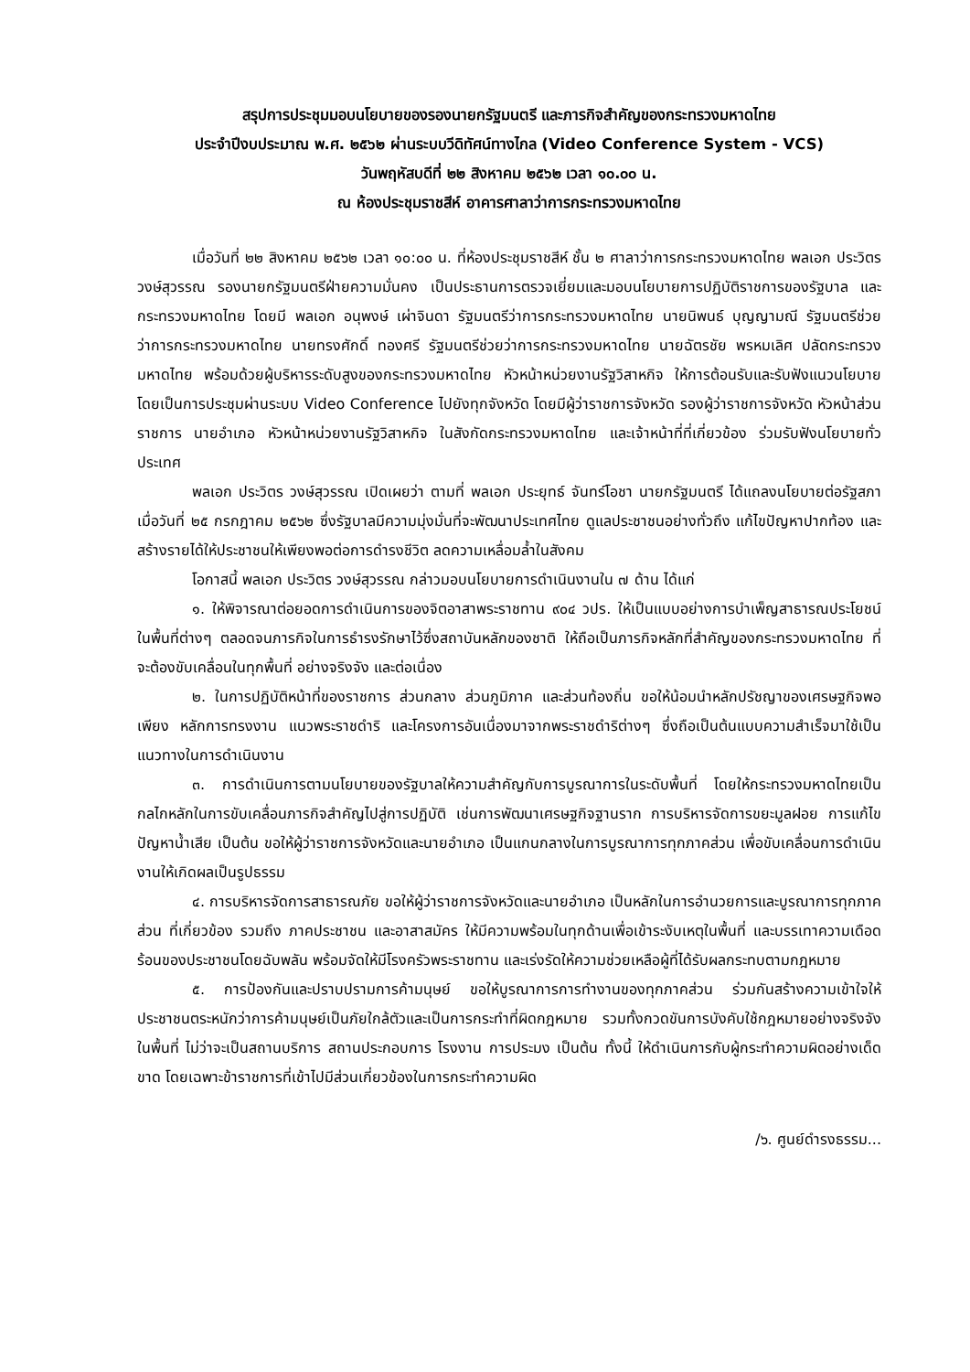สรุปการประชุมมอบนโยบายของรองนายกรัฐมนตรี และภารกิจสำคัญของกระทรวงมหาดไทย
ประจำปีงบประมาณ พ.ศ. ๒๕๖๒ ผ่านระบบวีดิทัศน์ทางไกล (Video Conference System - VCS)
วันพฤหัสบดีที่ ๒๒ สิงหาคม ๒๕๖๒ เวลา ๑๐.๐๐ น.
ณ ห้องประชุมราชสีห์ อาคารศาลาว่าการกระทรวงมหาดไทย
เมื่อวันที่ ๒๒ สิงหาคม ๒๕๖๒ เวลา ๑๐:๐๐ น. ที่ห้องประชุมราชสีห์ ชั้น ๒ ศาลาว่าการกระทรวงมหาดไทย พลเอก ประวิตร วงษ์สุวรรณ รองนายกรัฐมนตรีฝ่ายความมั่นคง เป็นประธานการตรวจเยี่ยมและมอบนโยบายการปฏิบัติราชการของรัฐบาล และกระทรวงมหาดไทย โดยมี พลเอก อนุพงษ์ เผ่าจินดา รัฐมนตรีว่าการกระทรวงมหาดไทย นายนิพนธ์ บุญญามณี รัฐมนตรีช่วยว่าการกระทรวงมหาดไทย นายทรงศักดิ์ ทองศรี รัฐมนตรีช่วยว่าการกระทรวงมหาดไทย นายฉัตรชัย พรหมเลิศ ปลัดกระทรวงมหาดไทย พร้อมด้วยผู้บริหารระดับสูงของกระทรวงมหาดไทย หัวหน้าหน่วยงานรัฐวิสาหกิจ ให้การต้อนรับและรับฟังแนวนโยบาย โดยเป็นการประชุมผ่านระบบ Video Conference ไปยังทุกจังหวัด โดยมีผู้ว่าราชการจังหวัด รองผู้ว่าราชการจังหวัด หัวหน้าส่วนราชการ นายอำเภอ หัวหน้าหน่วยงานรัฐวิสาหกิจ ในสังกัดกระทรวงมหาดไทย และเจ้าหน้าที่ที่เกี่ยวข้อง ร่วมรับฟังนโยบายทั่วประเทศ
พลเอก ประวิตร วงษ์สุวรรณ เปิดเผยว่า ตามที่ พลเอก ประยุทธ์ จันทร์โอชา นายกรัฐมนตรี ได้แถลงนโยบายต่อรัฐสภาเมื่อวันที่ ๒๕ กรกฎาคม ๒๕๖๒ ซึ่งรัฐบาลมีความมุ่งมั่นที่จะพัฒนาประเทศไทย ดูแลประชาชนอย่างทั่วถึง แก้ไขปัญหาปากท้อง และสร้างรายได้ให้ประชาชนให้เพียงพอต่อการดำรงชีวิต ลดความเหลื่อมล้ำในสังคม
โอกาสนี้ พลเอก ประวิตร วงษ์สุวรรณ กล่าวมอบนโยบายการดำเนินงานใน ๗ ด้าน ได้แก่
๑. ให้พิจารณาต่อยอดการดำเนินการของจิตอาสาพระราชทาน ๙๐๔ วปร. ให้เป็นแบบอย่างการบำเพ็ญสาธารณประโยชน์ ในพื้นที่ต่างๆ ตลอดจนภารกิจในการธำรงรักษาไว้ซึ่งสถาบันหลักของชาติ ให้ถือเป็นภารกิจหลักที่สำคัญของกระทรวงมหาดไทย ที่จะต้องขับเคลื่อนในทุกพื้นที่ อย่างจริงจัง และต่อเนื่อง
๒. ในการปฏิบัติหน้าที่ของราชการ ส่วนกลาง ส่วนภูมิภาค และส่วนท้องถิ่น ขอให้น้อมนำหลักปรัชญาของเศรษฐกิจพอเพียง หลักการทรงงาน แนวพระราชดำริ และโครงการอันเนื่องมาจากพระราชดำริต่างๆ ซึ่งถือเป็นต้นแบบความสำเร็จมาใช้เป็นแนวทางในการดำเนินงาน
๓. การดำเนินการตามนโยบายของรัฐบาลให้ความสำคัญกับการบูรณาการในระดับพื้นที่ โดยให้กระทรวงมหาดไทยเป็นกลไกหลักในการขับเคลื่อนภารกิจสำคัญไปสู่การปฏิบัติ เช่นการพัฒนาเศรษฐกิจฐานราก การบริหารจัดการขยะมูลฝอย การแก้ไขปัญหาน้ำเสีย เป็นต้น ขอให้ผู้ว่าราชการจังหวัดและนายอำเภอ เป็นแกนกลางในการบูรณาการทุกภาคส่วน เพื่อขับเคลื่อนการดำเนินงานให้เกิดผลเป็นรูปธรรม
๔. การบริหารจัดการสาธารณภัย ขอให้ผู้ว่าราชการจังหวัดและนายอำเภอ เป็นหลักในการอำนวยการและบูรณาการทุกภาคส่วน ที่เกี่ยวข้อง รวมถึง ภาคประชาชน และอาสาสมัคร ให้มีความพร้อมในทุกด้านเพื่อเข้าระงับเหตุในพื้นที่ และบรรเทาความเดือดร้อนของประชาชนโดยฉับพลัน พร้อมจัดให้มีโรงครัวพระราชทาน และเร่งรัดให้ความช่วยเหลือผู้ที่ได้รับผลกระทบตามกฎหมาย
๕. การป้องกันและปราบปรามการค้ามนุษย์ ขอให้บูรณาการการทำงานของทุกภาคส่วน ร่วมกันสร้างความเข้าใจให้ประชาชนตระหนักว่าการค้ามนุษย์เป็นภัยใกล้ตัวและเป็นการกระทำที่ผิดกฎหมาย รวมทั้งกวดขันการบังคับใช้กฎหมายอย่างจริงจังในพื้นที่ ไม่ว่าจะเป็นสถานบริการ สถานประกอบการ โรงงาน การประมง เป็นต้น ทั้งนี้ ให้ดำเนินการกับผู้กระทำความผิดอย่างเด็ดขาด โดยเฉพาะข้าราชการที่เข้าไปมีส่วนเกี่ยวข้องในการกระทำความผิด
/๖. ศูนย์ดำรงธรรม...